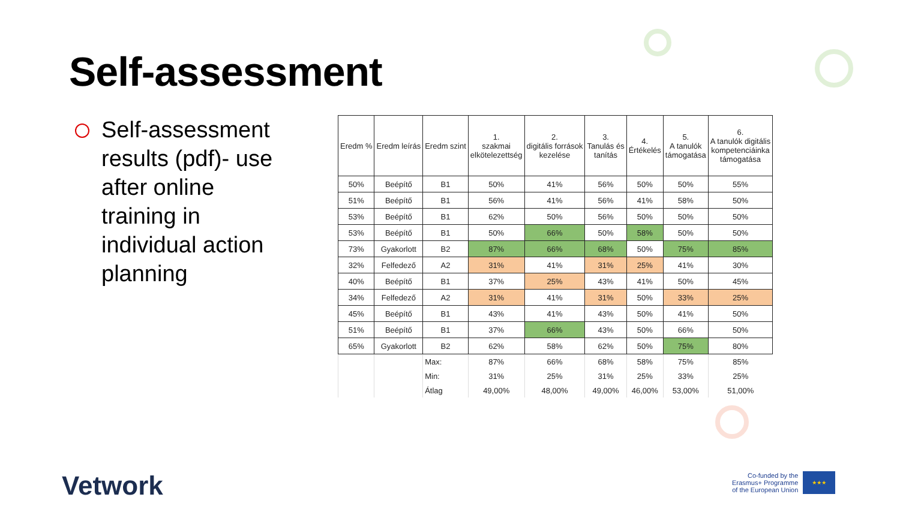Self-assessment
Self-assessment results (pdf)- use after online training in individual action planning
| Eredm % | Eredm leírás | Eredm szint | 1. szakmai elkötelezettség | 2. digitális források kezelése | 3. Tanulás és tanítás | 4. Értékelés | 5. A tanulók támogatása | 6. A tanulók digitális kompetenciáinka támogatása |
| --- | --- | --- | --- | --- | --- | --- | --- | --- |
| 50% | Beépítő | B1 | 50% | 41% | 56% | 50% | 50% | 55% |
| 51% | Beépítő | B1 | 56% | 41% | 56% | 41% | 58% | 50% |
| 53% | Beépítő | B1 | 62% | 50% | 56% | 50% | 50% | 50% |
| 53% | Beépítő | B1 | 50% | 66% | 50% | 58% | 50% | 50% |
| 73% | Gyakorlott | B2 | 87% | 66% | 68% | 50% | 75% | 85% |
| 32% | Felfedező | A2 | 31% | 41% | 31% | 25% | 41% | 30% |
| 40% | Beépítő | B1 | 37% | 25% | 43% | 41% | 50% | 45% |
| 34% | Felfedező | A2 | 31% | 41% | 31% | 50% | 33% | 25% |
| 45% | Beépítő | B1 | 43% | 41% | 43% | 50% | 41% | 50% |
| 51% | Beépítő | B1 | 37% | 66% | 43% | 50% | 66% | 50% |
| 65% | Gyakorlott | B2 | 62% | 58% | 62% | 50% | 75% | 80% |
| | | Max: | 87% | 66% | 68% | 58% | 75% | 85% |
| | | Min: | 31% | 25% | 31% | 25% | 33% | 25% |
| | | Átlag | 49,00% | 48,00% | 49,00% | 46,00% | 53,00% | 51,00% |
Vetwork
Co-funded by the
Erasmus+ Programme
of the European Union
★★★